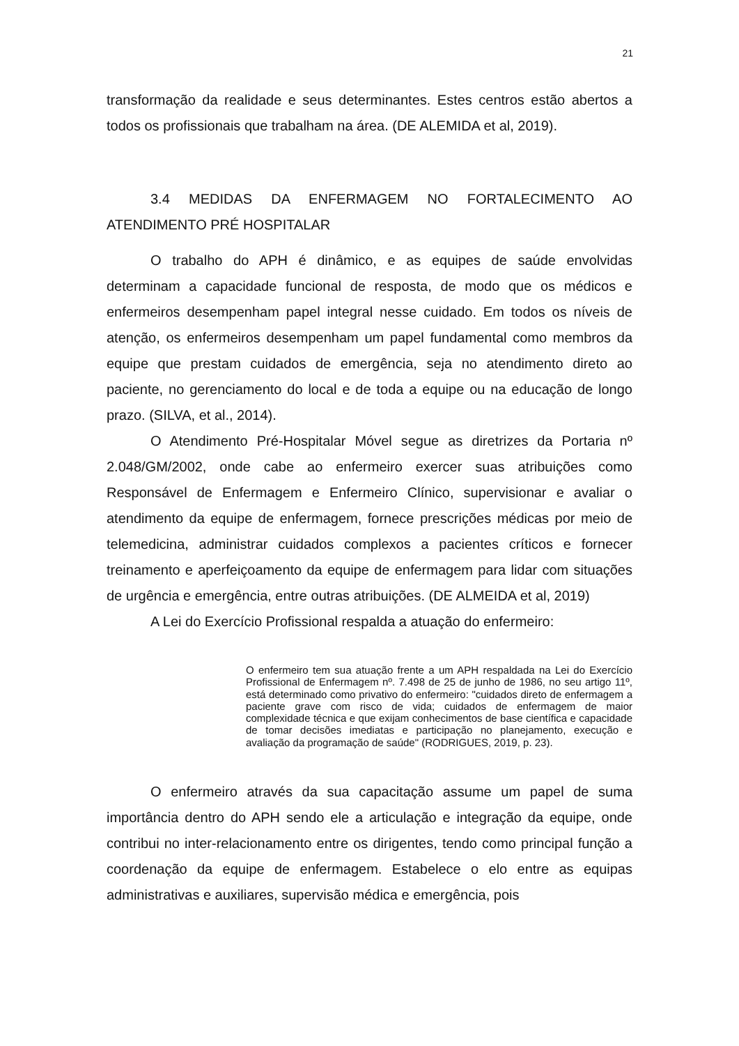21
transformação da realidade e seus determinantes. Estes centros estão abertos a todos os profissionais que trabalham na área. (DE ALEMIDA et al, 2019).
3.4 MEDIDAS DA ENFERMAGEM NO FORTALECIMENTO AO ATENDIMENTO PRÉ HOSPITALAR
O trabalho do APH é dinâmico, e as equipes de saúde envolvidas determinam a capacidade funcional de resposta, de modo que os médicos e enfermeiros desempenham papel integral nesse cuidado. Em todos os níveis de atenção, os enfermeiros desempenham um papel fundamental como membros da equipe que prestam cuidados de emergência, seja no atendimento direto ao paciente, no gerenciamento do local e de toda a equipe ou na educação de longo prazo. (SILVA, et al., 2014).
O Atendimento Pré-Hospitalar Móvel segue as diretrizes da Portaria nº 2.048/GM/2002, onde cabe ao enfermeiro exercer suas atribuições como Responsável de Enfermagem e Enfermeiro Clínico, supervisionar e avaliar o atendimento da equipe de enfermagem, fornece prescrições médicas por meio de telemedicina, administrar cuidados complexos a pacientes críticos e fornecer treinamento e aperfeiçoamento da equipe de enfermagem para lidar com situações de urgência e emergência, entre outras atribuições. (DE ALMEIDA et al, 2019)
A Lei do Exercício Profissional respalda a atuação do enfermeiro:
O enfermeiro tem sua atuação frente a um APH respaldada na Lei do Exercício Profissional de Enfermagem nº. 7.498 de 25 de junho de 1986, no seu artigo 11º, está determinado como privativo do enfermeiro: "cuidados direto de enfermagem a paciente grave com risco de vida; cuidados de enfermagem de maior complexidade técnica e que exijam conhecimentos de base científica e capacidade de tomar decisões imediatas e participação no planejamento, execução e avaliação da programação de saúde" (RODRIGUES, 2019, p. 23).
O enfermeiro através da sua capacitação assume um papel de suma importância dentro do APH sendo ele a articulação e integração da equipe, onde contribui no inter-relacionamento entre os dirigentes, tendo como principal função a coordenação da equipe de enfermagem. Estabelece o elo entre as equipas administrativas e auxiliares, supervisão médica e emergência, pois